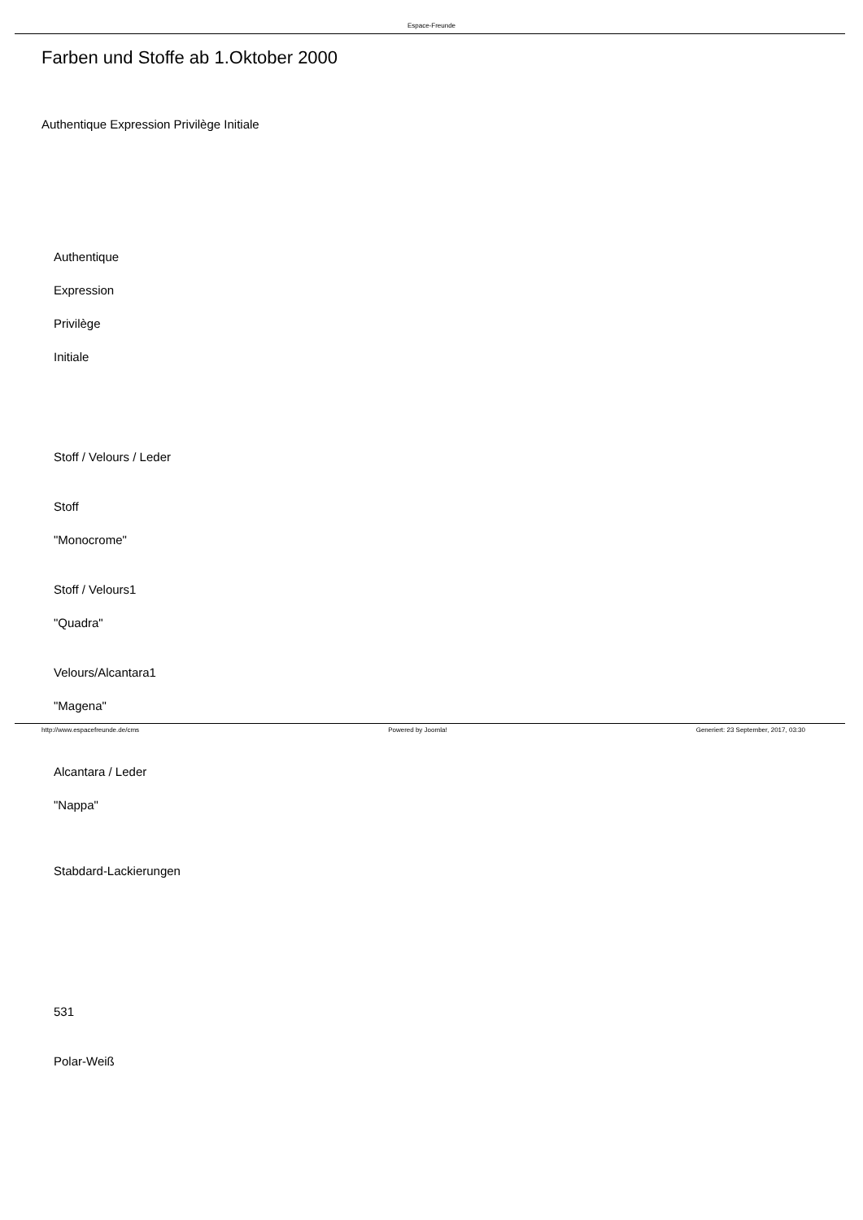Espace-Freunde
Farben und Stoffe ab 1.Oktober 2000
Authentique Expression Privilège Initiale
Authentique
Expression
Privilège
Initiale
Stoff / Velours / Leder
Stoff
"Monocrome"
Stoff / Velours1
"Quadra"
Velours/Alcantara1
"Magena"
Alcantara / Leder
"Nappa"
Stabdard-Lackierungen
531
Polar-Weiß
http://www.espacefreunde.de/cms Powered by Joomla! Generiert: 23 September, 2017, 03:30